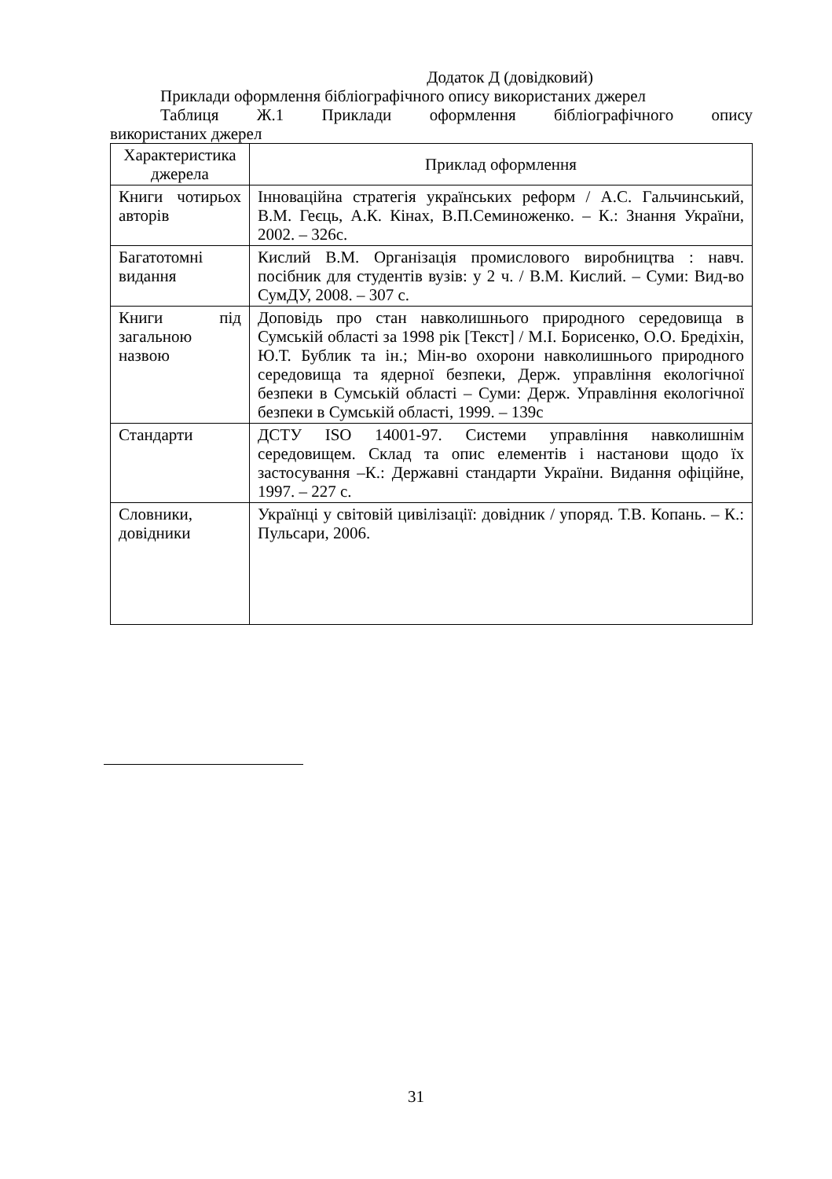Додаток Д (довідковий)
Приклади оформлення бібліографічного опису використаних джерел
Таблиця Ж.1 Приклади оформлення бібліографічного опису
використаних джерел
| Характеристика джерела | Приклад оформлення |
| Книги чотирьох авторів | Інноваційна стратегія українських реформ / А.С. Гальчинський, В.М. Геєць, А.К. Кінах, В.П.Семиноженко. – К.: Знання України, 2002. – 326с. |
| Багатотомні видання | Кислий В.М. Організація промислового виробництва : навч. посібник для студентів вузів: у 2 ч. / В.М. Кислий. – Суми: Вид-во СумДУ, 2008. – 307 с. |
| Книги під загальною назвою | Доповідь про стан навколишнього природного середовища в Сумській області за 1998 рік [Текст] / М.І. Борисенко, О.О. Бредіхін, Ю.Т. Бублик та ін.; Мін-во охорони навколишнього природного середовища та ядерної безпеки, Держ. управління екологічної безпеки в Сумській області – Суми: Держ. Управління екологічної безпеки в Сумській області, 1999. – 139с |
| Стандарти | ДСТУ ISO 14001-97. Системи управління навколишнім середовищем. Склад та опис елементів і настанови щодо їх застосування –К.: Державні стандарти України. Видання офіційне, 1997. – 227 с. |
| Словники, довідники | Українці у світовій цивілізації: довідник / упоряд. Т.В. Копань. – К.: Пульсари, 2006. |
31